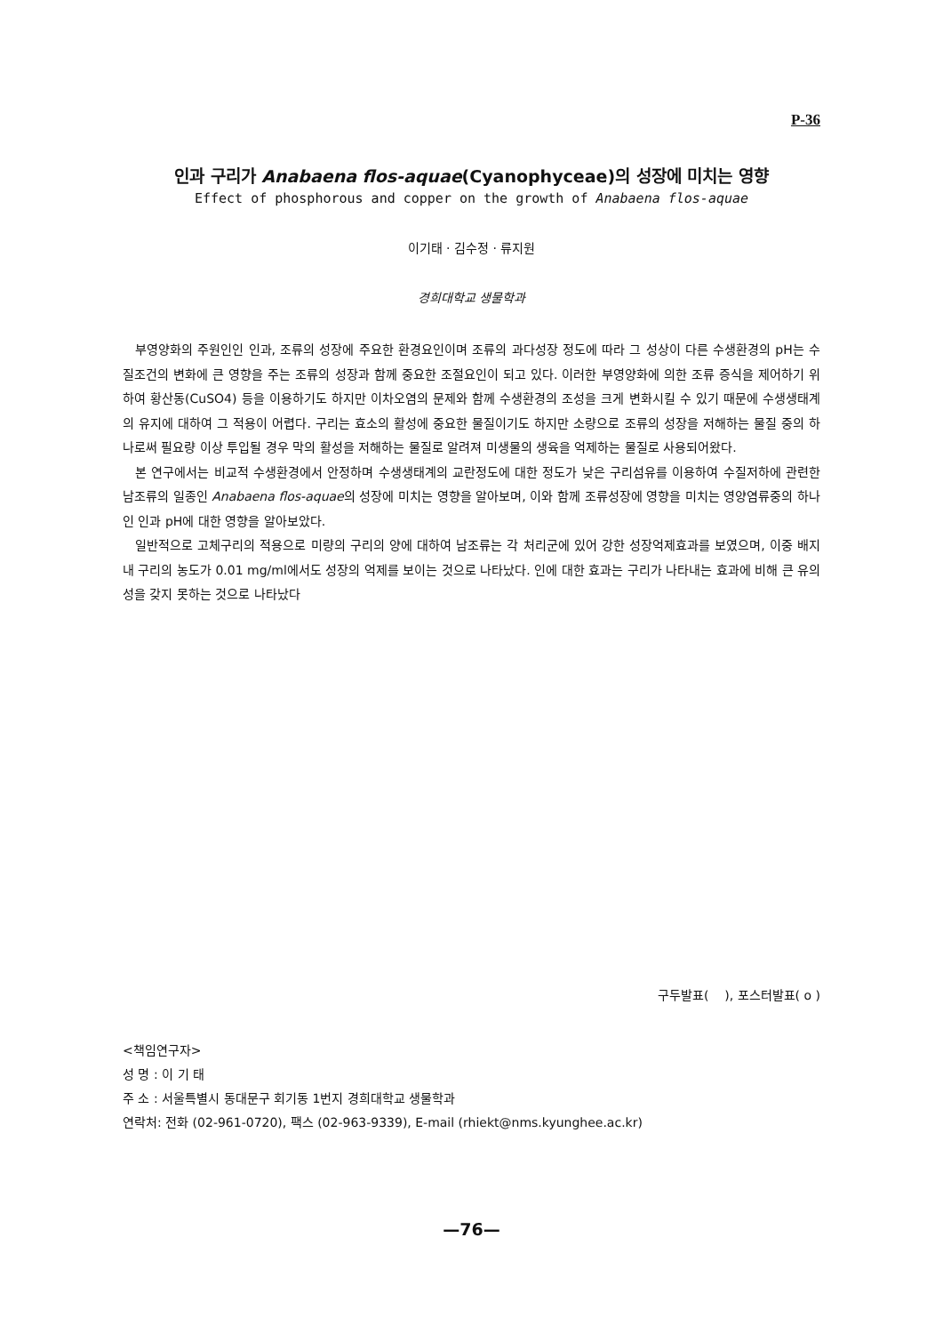P-36
인과 구리가 Anabaena flos-aquae(Cyanophyceae)의 성장에 미치는 영향
Effect of phosphorous and copper on the growth of Anabaena flos-aquae
이기태 · 김수정 · 류지원
경희대학교 생물학과
부영양화의 주원인인 인과, 조류의 성장에 주요한 환경요인이며 조류의 과다성장 정도에 따라 그 성상이 다른 수생환경의 pH는 수질조건의 변화에 큰 영향을 주는 조류의 성장과 함께 중요한 조절요인이 되고 있다. 이러한 부영양화에 의한 조류 증식을 제어하기 위하여 황산동(CuSO4) 등을 이용하기도 하지만 이차오염의 문제와 함께 수생환경의 조성을 크게 변화시킬 수 있기 때문에 수생생태계의 유지에 대하여 그 적용이 어렵다. 구리는 효소의 활성에 중요한 물질이기도 하지만 소량으로 조류의 성장을 저해하는 물질 중의 하나로써 필요량 이상 투입될 경우 막의 활성을 저해하는 물질로 알려져 미생물의 생육을 억제하는 물질로 사용되어왔다.
본 연구에서는 비교적 수생환경에서 안정하며 수생생태계의 교란정도에 대한 정도가 낮은 구리섬유를 이용하여 수질저하에 관련한 남조류의 일종인 Anabaena flos-aquae의 성장에 미치는 영향을 알아보며, 이와 함께 조류성장에 영향을 미치는 영양염류중의 하나인 인과 pH에 대한 영향을 알아보았다.
일반적으로 고체구리의 적용으로 미량의 구리의 양에 대하여 남조류는 각 처리군에 있어 강한 성장억제효과를 보였으며, 이중 배지 내 구리의 농도가 0.01 mg/ml에서도 성장의 억제를 보이는 것으로 나타났다. 인에 대한 효과는 구리가 나타내는 효과에 비해 큰 유의성을 갖지 못하는 것으로 나타났다
구두발표( ), 포스터발표( o )
<책임연구자>
성 명 : 이 기 태
주 소 : 서울특별시 동대문구 회기동 1번지 경희대학교 생물학과
연락처: 전화 (02-961-0720), 팩스 (02-963-9339), E-mail (rhiekt@nms.kyunghee.ac.kr)
—76—